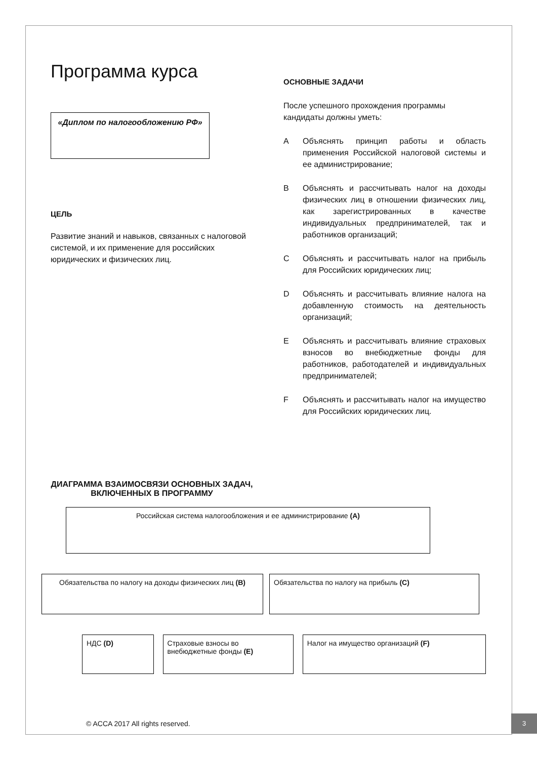Программа курса
«Диплом по налогообложению РФ»
ЦЕЛЬ
Развитие знаний и навыков, связанных с налоговой системой, и их применение для российских юридических и физических лиц.
ОСНОВНЫЕ ЗАДАЧИ
После успешного прохождения программы кандидаты должны уметь:
A Объяснять принцип работы и область применения Российской налоговой системы и ее администрирование;
B Объяснять и рассчитывать налог на доходы физических лиц в отношении физических лиц, как зарегистрированных в качестве индивидуальных предпринимателей, так и работников организаций;
C Объяснять и рассчитывать налог на прибыль для Российских юридических лиц;
D Объяснять и рассчитывать влияние налога на добавленную стоимость на деятельность организаций;
E Объяснять и рассчитывать влияние страховых взносов во внебюджетные фонды для работников, работодателей и индивидуальных предпринимателей;
F Объяснять и рассчитывать налог на имущество для Российских юридических лиц.
ДИАГРАММА ВЗАИМОСВЯЗИ ОСНОВНЫХ ЗАДАЧ, ВКЛЮЧЕННЫХ В ПРОГРАММУ
Российская система налогообложения и ее администрирование (A)
Обязательства по налогу на доходы физических лиц (B) Обязательства по налогу на прибыль (C)
НДС (D) Страховые взносы во внебюджетные фонды (E)
Налог на имущество организаций (F)
© ACCA 2017 All rights reserved.
3